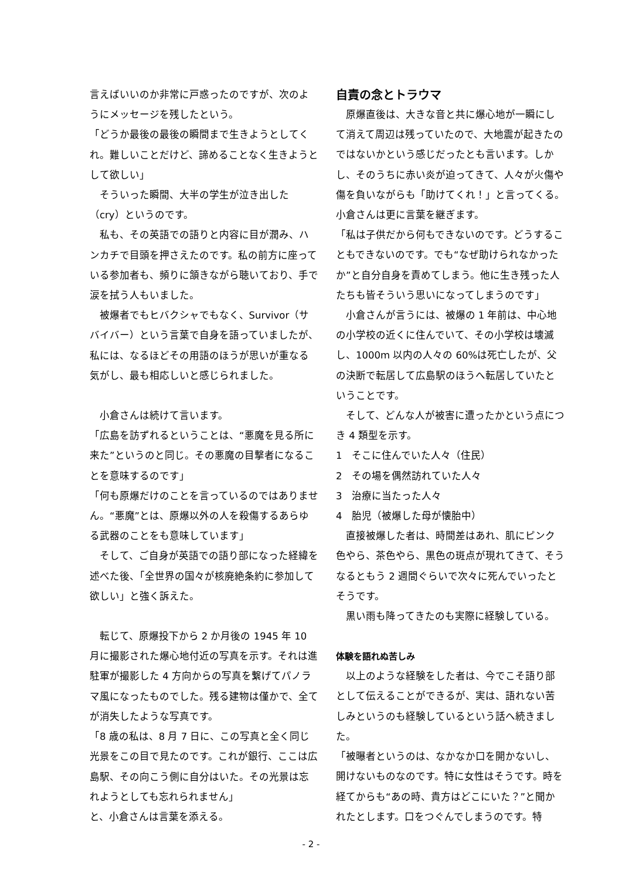言えばいいのか非常に戸惑ったのですが、次のようにメッセージを残したという。
「どうか最後の最後の瞬間まで生きようとしてくれ。難しいことだけど、諦めることなく生きようとして欲しい」
そういった瞬間、大半の学生が泣き出した（cry）というのです。
私も、その英語での語りと内容に目が潤み、ハンカチで目頭を押さえたのです。私の前方に座っている参加者も、頻りに頷きながら聴いており、手で涙を拭う人もいました。
被爆者でもヒバクシャでもなく、Survivor（サバイバー）という言葉で自身を語っていましたが、私には、なるほどその用語のほうが思いが重なる気がし、最も相応しいと感じられました。
小倉さんは続けて言います。
「広島を訪ずれるということは、“悪魔を見る所に来た”というのと同じ。その悪魔の目撃者になることを意味するのです」
「何も原爆だけのことを言っているのではありません。“悪魔”とは、原爆以外の人を殺傷するあらゆる武器のことをも意味しています」
そして、ご自身が英語での語り部になった経緯を述べた後、「全世界の国々が核廃絶条約に参加して欲しい」と強く訴えた。
転じて、原爆投下から 2 か月後の 1945 年 10 月に撮影された爆心地付近の写真を示す。それは進駐軍が撮影した 4 方向からの写真を繋げてパノラマ風になったものでした。残る建物は僅かで、全てが消失したような写真です。
「8 歳の私は、8 月 7 日に、この写真と全く同じ光景をこの目で見たのです。これが銀行、ここは広島駅、その向こう側に自分はいた。その光景は忘れようとしても忘れられません」
と、小倉さんは言葉を添える。
自責の念とトラウマ
原爆直後は、大きな音と共に爆心地が一瞬にして消えて周辺は残っていたので、大地震が起きたのではないかという感じだったとも言います。しかし、そのうちに赤い炎が迫ってきて、人々が火傷や傷を負いながらも「助けてくれ！」と言ってくる。小倉さんは更に言葉を継ぎます。
「私は子供だから何もできないのです。どうすることもできないのです。でも“なぜ助けられなかったか”と自分自身を責めてしまう。他に生き残った人たちも皆そういう思いになってしまうのです」
小倉さんが言うには、被爆の 1 年前は、中心地の小学校の近くに住んでいて、その小学校は壊滅し、1000m 以内の人々の 60%は死亡したが、父の決断で転居して広島駅のほうへ転居していたということです。
そして、どんな人が被害に遭ったかという点につき 4 類型を示す。
1　そこに住んでいた人々（住民）
2　その場を偶然訪れていた人々
3　治療に当たった人々
4　胎児（被爆した母が懐胎中）
直接被爆した者は、時間差はあれ、肌にピンク色やら、茶色やら、黒色の斑点が現れてきて、そうなるともう 2 週間ぐらいで次々に死んでいったとそうです。
黒い雨も降ってきたのも実際に経験している。
体験を語れぬ苦しみ
以上のような経験をした者は、今でこそ語り部として伝えることができるが、実は、語れない苦しみというのも経験しているという話へ続きました。
「被曝者というのは、なかなか口を開かないし、開けないものなのです。特に女性はそうです。時を経てからも“あの時、貴方はどこにいた？”と聞かれたとします。口をつぐんでしまうのです。特
- 2 -